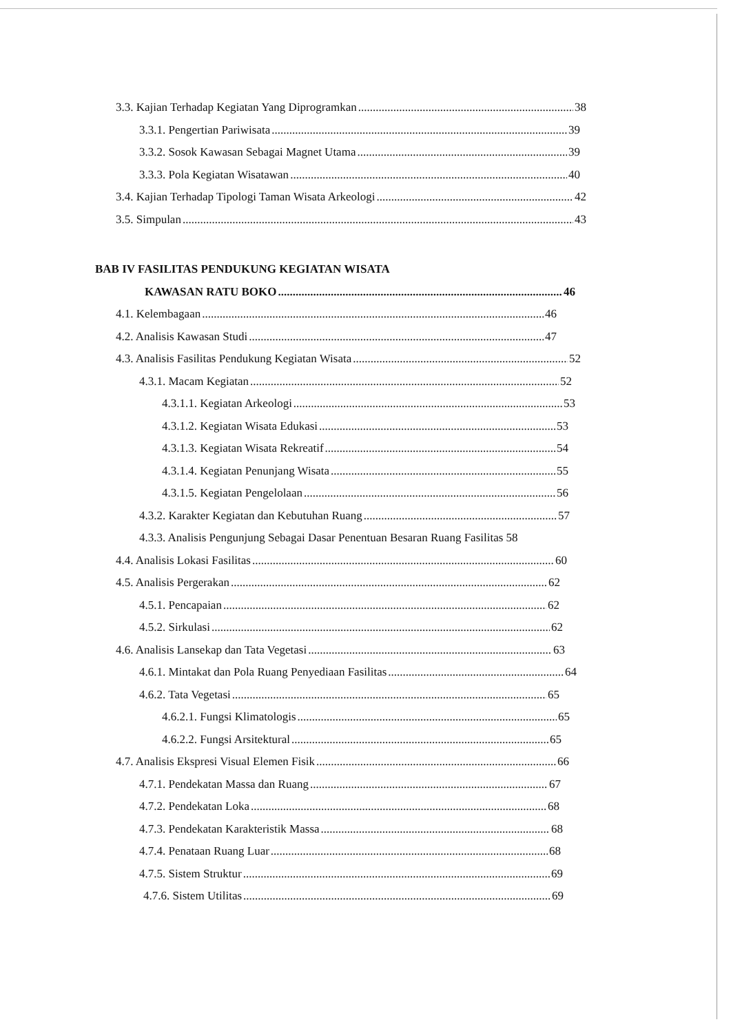3.3. Kajian Terhadap Kegiatan Yang Diprogramkan 38
3.3.1. Pengertian Pariwisata 39
3.3.2. Sosok Kawasan Sebagai Magnet Utama 39
3.3.3. Pola Kegiatan Wisatawan 40
3.4. Kajian Terhadap Tipologi Taman Wisata Arkeologi 42
3.5. Simpulan 43
BAB IV FASILITAS PENDUKUNG KEGIATAN WISATA
KAWASAN RATU BOKO 46
4.1. Kelembagaan 46
4.2. Analisis Kawasan Studi 47
4.3. Analisis Fasilitas Pendukung Kegiatan Wisata 52
4.3.1. Macam Kegiatan 52
4.3.1.1. Kegiatan Arkeologi 53
4.3.1.2. Kegiatan Wisata Edukasi 53
4.3.1.3. Kegiatan Wisata Rekreatif 54
4.3.1.4. Kegiatan Penunjang Wisata 55
4.3.1.5. Kegiatan Pengelolaan 56
4.3.2. Karakter Kegiatan dan Kebutuhan Ruang 57
4.3.3. Analisis Pengunjung Sebagai Dasar Penentuan Besaran Ruang Fasilitas 58
4.4. Analisis Lokasi Fasilitas 60
4.5. Analisis Pergerakan 62
4.5.1. Pencapaian 62
4.5.2. Sirkulasi 62
4.6. Analisis Lansekap dan Tata Vegetasi 63
4.6.1. Mintakat dan Pola Ruang Penyediaan Fasilitas 64
4.6.2. Tata Vegetasi 65
4.6.2.1. Fungsi Klimatologis 65
4.6.2.2. Fungsi Arsitektural 65
4.7. Analisis Ekspresi Visual Elemen Fisik 66
4.7.1. Pendekatan Massa dan Ruang 67
4.7.2. Pendekatan Loka 68
4.7.3. Pendekatan Karakteristik Massa 68
4.7.4. Penataan Ruang Luar 68
4.7.5. Sistem Struktur 69
4.7.6. Sistem Utilitas 69